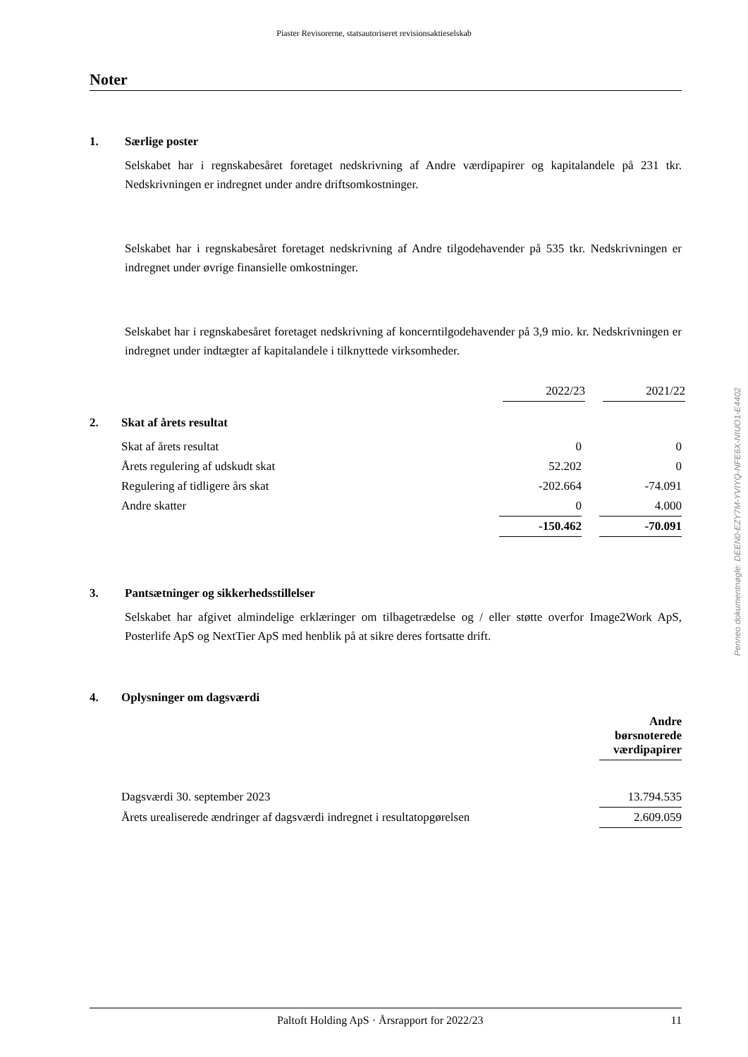Piaster Revisorerne, statsautoriseret revisionsaktieselskab
Noter
1. Særlige poster
Selskabet har i regnskabesåret foretaget nedskrivning af Andre værdipapirer og kapitalandele på 231 tkr. Nedskrivningen er indregnet under andre driftsomkostninger.
Selskabet har i regnskabesåret foretaget nedskrivning af Andre tilgodehavender på 535 tkr. Nedskrivningen er indregnet under øvrige finansielle omkostninger.
Selskabet har i regnskabesåret foretaget nedskrivning af koncerntilgodehavender på 3,9 mio. kr. Nedskrivningen er indregnet under indtægter af kapitalandele i tilknyttede virksomheder.
| | 2022/23 | | 2021/22 |
2. Skat af årets resultat
| Skat af årets resultat | 0 | | 0 |
| Årets regulering af udskudt skat | 52.202 | | 0 |
| Regulering af tidligere års skat | -202.664 | | -74.091 |
| Andre skatter | 0 | | 4.000 |
| | -150.462 | | -70.091 |
3. Pantsætninger og sikkerhedsstillelser
Selskabet har afgivet almindelige erklæringer om tilbagetrædelse og / eller støtte overfor Image2Work ApS, Posterlife ApS og NextTier ApS med henblik på at sikre deres fortsatte drift.
4. Oplysninger om dagsværdi
| | Andre børsnoterede værdipapirer |
| Dagsværdi 30. september 2023 | 13.794.535 |
| Årets urealiserede ændringer af dagsværdi indregnet i resultatopgørelsen | 2.609.059 |
Penneo dokumentnøgle: DEEN0-EZY7M-YVIYQ-NFE6X-NIUO1-E4402
Paltoft Holding ApS · Årsrapport for 2022/23 11